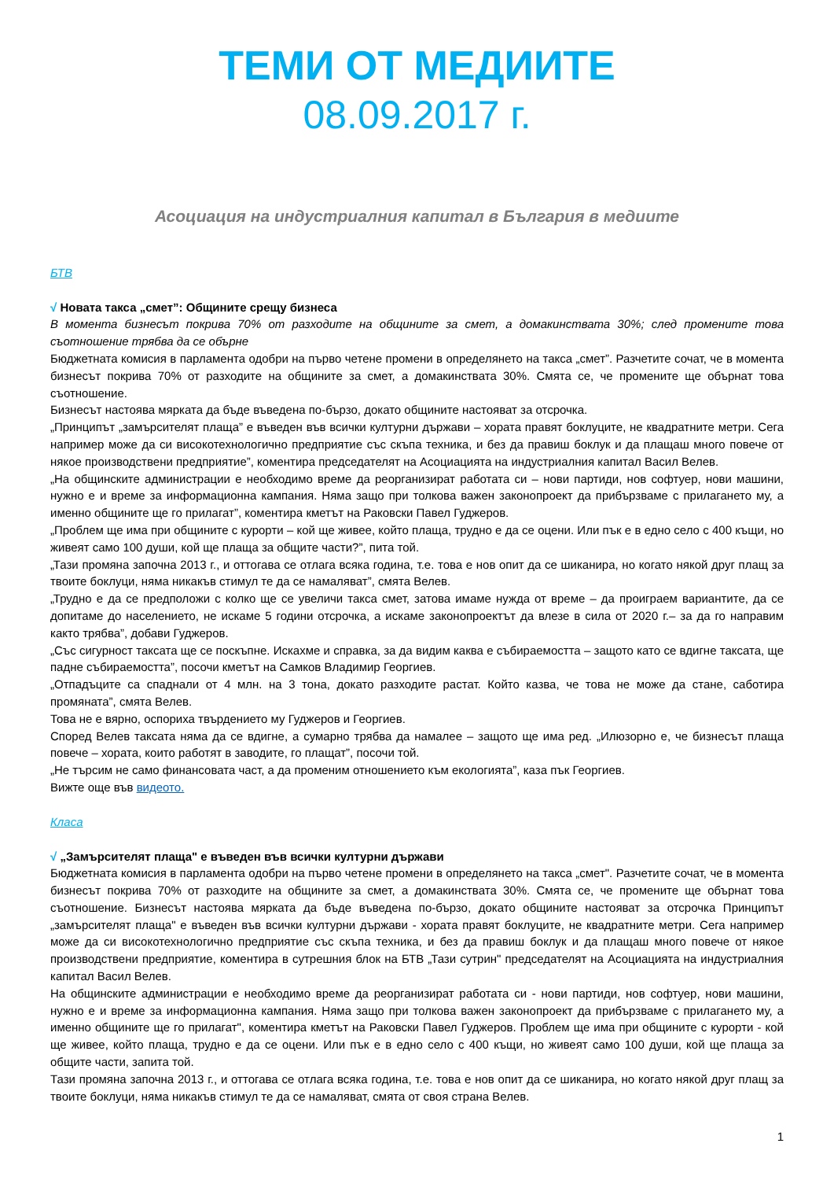ТЕМИ ОТ МЕДИИТЕ
08.09.2017 г.
Асоциация на индустриалния капитал в България в медиите
БТВ
√ Новата такса „смет”: Общините срещу бизнеса
В момента бизнесът покрива 70% от разходите на общините за смет, а домакинствата 30%; след промените това съотношение трябва да се обърне
Бюджетната комисия в парламента одобри на първо четене промени в определянето на такса „смет”. Разчетите сочат, че в момента бизнесът покрива 70% от разходите на общините за смет, а домакинствата 30%. Смята се, че промените ще обърнат това съотношение.
Бизнесът настоява мярката да бъде въведена по-бързо, докато общините настояват за отсрочка.
„Принципът „замърсителят плаща” е въведен във всички културни държави – хората правят боклуците, не квадратните метри. Сега например може да си високотехнологично предприятие със скъпа техника, и без да правиш боклук и да плащаш много повече от някое производствени предприятие”, коментира председателят на Асоциацията на индустриалния капитал Васил Велев.
„На общинските администрации е необходимо време да реорганизират работата си – нови партиди, нов софтуер, нови машини, нужно е и време за информационна кампания. Няма защо при толкова важен законопроект да прибързваме с прилагането му, а именно общините ще го прилагат”, коментира кметът на Раковски Павел Гуджеров.
„Проблем ще има при общините с курорти – кой ще живее, който плаща, трудно е да се оцени. Или пък е в едно село с 400 къщи, но живеят само 100 души, кой ще плаща за общите части?”, пита той.
„Тази промяна започна 2013 г., и оттогава се отлага всяка година, т.е. това е нов опит да се шиканира, но когато някой друг плащ за твоите боклуци, няма никакъв стимул те да се намаляват”, смята Велев.
„Трудно е да се предположи с колко ще се увеличи такса смет, затова имаме нужда от време – да проиграем вариантите, да се допитаме до населението, не искаме 5 години отсрочка, а искаме законопроектът да влезе в сила от 2020 г.– за да го направим както трябва”, добави Гуджеров.
„Със сигурност таксата ще се поскъпне. Искахме и справка, за да видим каква е събираемостта – защото като се вдигне таксата, ще падне събираемостта”, посочи кметът на Самков Владимир Георгиев.
„Отпадъците са спаднали от 4 млн. на 3 тона, докато разходите растат. Който казва, че това не може да стане, саботира промяната”, смята Велев.
Това не е вярно, оспориха твърдението му Гуджеров и Георгиев.
Според Велев таксата няма да се вдигне, а сумарно трябва да намалее – защото ще има ред. „Илюзорно е, че бизнесът плаща повече – хората, които работят в заводите, го плащат”, посочи той.
„Не търсим не само финансовата част, а да променим отношението към екологията”, каза пък Георгиев.
Вижте още във видеото.
Класа
√ „Замърсителят плаща" е въведен във всички културни държави
Бюджетната комисия в парламента одобри на първо четене промени в определянето на такса „смет". Разчетите сочат, че в момента бизнесът покрива 70% от разходите на общините за смет, а домакинствата 30%. Смята се, че промените ще обърнат това съотношение. Бизнесът настоява мярката да бъде въведена по-бързо, докато общините настояват за отсрочка Принципът „замърсителят плаща" е въведен във всички културни държави - хората правят боклуците, не квадратните метри. Сега например може да си високотехнологично предприятие със скъпа техника, и без да правиш боклук и да плащаш много повече от някое производствени предприятие, коментира в сутрешния блок на БТВ „Тази сутрин" председателят на Асоциацията на индустриалния капитал Васил Велев.
На общинските администрации е необходимо време да реорганизират работата си - нови партиди, нов софтуер, нови машини, нужно е и време за информационна кампания. Няма защо при толкова важен законопроект да прибързваме с прилагането му, а именно общините ще го прилагат", коментира кметът на Раковски Павел Гуджеров. Проблем ще има при общините с курорти - кой ще живее, който плаща, трудно е да се оцени. Или пък е в едно село с 400 къщи, но живеят само 100 души, кой ще плаща за общите части, запита той.
Тази промяна започна 2013 г., и оттогава се отлага всяка година, т.е. това е нов опит да се шиканира, но когато някой друг плащ за твоите боклуци, няма никакъв стимул те да се намаляват, смята от своя страна Велев.
1